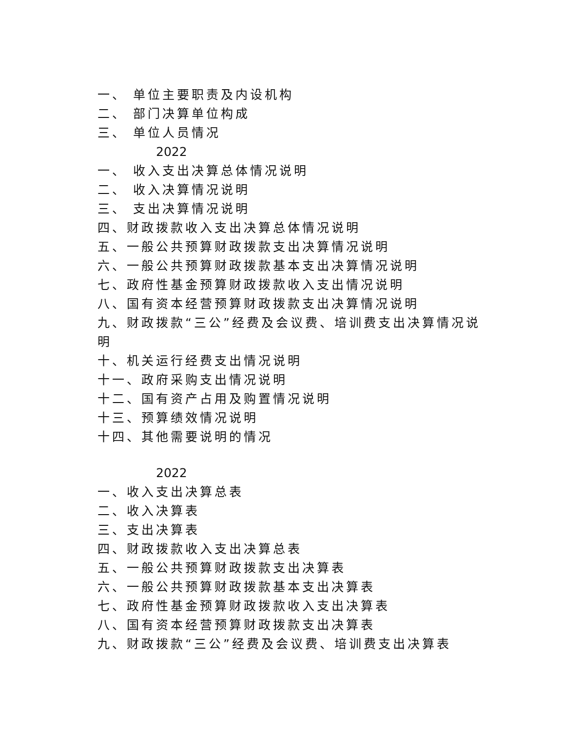一、 单位主要职责及内设机构
二、 部门决算单位构成
三、 单位人员情况
2022
一、 收入支出决算总体情况说明
二、 收入决算情况说明
三、 支出决算情况说明
四、财政拨款收入支出决算总体情况说明
五、一般公共预算财政拨款支出决算情况说明
六、一般公共预算财政拨款基本支出决算情况说明
七、政府性基金预算财政拨款收入支出情况说明
八、国有资本经营预算财政拨款支出决算情况说明
九、财政拨款“三公”经费及会议费、培训费支出决算情况说
明
十、机关运行经费支出情况说明
十一、政府采购支出情况说明
十二、国有资产占用及购置情况说明
十三、预算绩效情况说明
十四、其他需要说明的情况
2022
一、收入支出决算总表
二、收入决算表
三、支出决算表
四、财政拨款收入支出决算总表
五、一般公共预算财政拨款支出决算表
六、一般公共预算财政拨款基本支出决算表
七、政府性基金预算财政拨款收入支出决算表
八、国有资本经营预算财政拨款支出决算表
九、财政拨款“三公”经费及会议费、培训费支出决算表